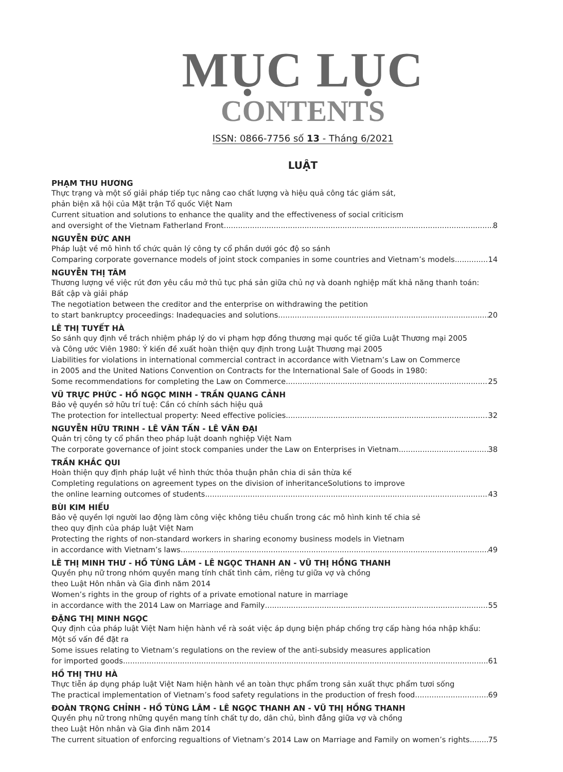MỤC LỤC
CONTENTS
ISSN: 0866-7756 số 13 - Tháng 6/2021
LUẬT
PHẠM THU HƯƠNG
Thực trạng và một số giải pháp tiếp tục nâng cao chất lượng và hiệu quả công tác giám sát,
phản biện xã hội của Mặt trận Tổ quốc Việt Nam
Current situation and solutions to enhance the quality and the effectiveness of social criticism
and oversight of the Vietnam Fatherland Front 8
NGUYỄN ĐỨC ANH
Pháp luật về mô hình tổ chức quản lý công ty cổ phần dưới góc độ so sánh
Comparing corporate governance models of joint stock companies in some countries and Vietnam’s models 14
NGUYỄN THỊ TÂM
Thương lượng về việc rút đơn yêu cầu mở thủ tục phá sản giữa chủ nợ và doanh nghiệp mất khả năng thanh toán:
Bất cập và giải pháp
The negotiation between the creditor and the enterprise on withdrawing the petition
to start bankruptcy proceedings: Inadequacies and solutions 20
LÊ THỊ TUYẾT HÀ
So sánh quy định về trách nhiệm pháp lý do vi phạm hợp đồng thương mại quốc tế giữa Luật Thương mại 2005
và Công ước Viên 1980: Ý kiến đề xuất hoàn thiện quy định trong Luật Thương mại 2005
Liabilities for violations in international commercial contract in accordance with Vietnam’s Law on Commerce
in 2005 and the United Nations Convention on Contracts for the International Sale of Goods in 1980:
Some recommendations for completing the Law on Commerce 25
VŨ TRỰC PHỨC - HỒ NGỌC MINH - TRẦN QUANG CẢNH
Bảo vệ quyền sở hữu trí tuệ: Cần có chính sách hiệu quả
The protection for intellectual property: Need effective policies 32
NGUYỄN HỮU TRINH - LÊ VĂN TẤN - LÊ VĂN ĐẠI
Quản trị công ty cổ phần theo pháp luật doanh nghiệp Việt Nam
The corporate governance of joint stock companies under the Law on Enterprises in Vietnam 38
TRẦN KHẮC QUI
Hoàn thiện quy định pháp luật về hình thức thỏa thuận phân chia di sản thừa kế
Completing regulations on agreement types on the division of inheritanceSolutions to improve
the online learning outcomes of students 43
BÙI KIM HIẾU
Bảo vệ quyền lợi người lao động làm công việc không tiêu chuẩn trong các mô hình kinh tế chia sẻ
theo quy định của pháp luật Việt Nam
Protecting the rights of non-standard workers in sharing economy business models in Vietnam
in accordance with Vietnam’s laws 49
LÊ THỊ MINH THƯ - HỒ TÙNG LÂM - LÊ NGỌC THANH AN - VŨ THỊ HỒNG THANH
Quyền phụ nữ trong nhóm quyền mang tính chất tình cảm, riêng tư giữa vợ và chồng
theo Luật Hôn nhân và Gia đình năm 2014
Women’s rights in the group of rights of a private emotional nature in marriage
in accordance with the 2014 Law on Marriage and Family 55
ĐẶNG THỊ MINH NGỌC
Quy định của pháp luật Việt Nam hiện hành về rà soát việc áp dụng biện pháp chống trợ cấp hàng hóa nhập khẩu:
Một số vấn đề đặt ra
Some issues relating to Vietnam’s regulations on the review of the anti-subsidy measures application
for imported goods 61
HỒ THỊ THU HÀ
Thực tiễn áp dụng pháp luật Việt Nam hiện hành về an toàn thực phẩm trong sản xuất thực phẩm tươi sống
The practical implementation of Vietnam’s food safety regulations in the production of fresh food 69
ĐOÀN TRỌNG CHỈNH - HỒ TÙNG LÂM - LÊ NGỌC THANH AN - VŨ THỊ HỒNG THANH
Quyền phụ nữ trong những quyền mang tính chất tự do, dân chủ, bình đẳng giữa vợ và chồng
theo Luật Hôn nhân và Gia đình năm 2014
The current situation of enforcing regualtions of Vietnam’s 2014 Law on Marriage and Family on women’s rights 75